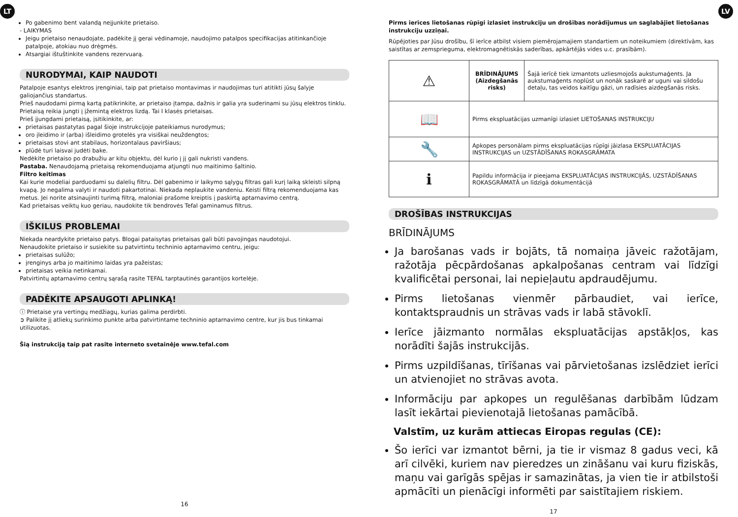LT LV
Po gabenimo bent valandą neįjunkite prietaiso.
- LAIKYMAS
Jeigu prietaiso nenaudojate, padėkite jį gerai vėdinamoje, naudojimo patalpos specifikacijas atitinkančioje patalpoje, atokiau nuo drėgmės.
Atsargiai ištuštinkite vandens rezervuarą.
NURODYMAI, KAIP NAUDOTI
Patalpoje esantys elektros įrenginiai, taip pat prietaiso montavimas ir naudojimas turi atitikti jūsų šalyje galiojančius standartus.
Prieš naudodami pirmą kartą patikrinkite, ar prietaiso įtampa, dažnis ir galia yra suderinami su jūsų elektros tinklu.
Prietaisą reikia jungti į įžemintą elektros lizdą. Tai I klasės prietaisas.
Prieš įjungdami prietaisą, įsitikinkite, ar:
prietaisas pastatytas pagal šioje instrukcijoje pateikiamus nurodymus;
oro įleidimo ir (arba) išleidimo grotelės yra visiškai neuždengtos;
prietaisas stovi ant stabilaus, horizontalaus paviršiaus;
plūdė turi laisvai judėti bake.
Nedėkite prietaiso po drabužiu ar kitu objektu, dėl kurio į jį gali nukristi vandens.
Pastaba. Nenaudojamą prietaisą rekomenduojama atjungti nuo maitinimo šaltinio.
Filtro keitimas
Kai kurie modeliai parduodami su dalelių filtru. Dėl gabenimo ir laikymo sąlygų filtras gali kurį laiką skleisti silpną kvapą. Jo negalima valyti ir naudoti pakartotinai. Niekada neplaukite vandeniu. Keisti filtrą rekomenduojama kas metus. Jei norite atsinaujinti turimą filtrą, maloniai prašome kreiptis į paskirtą aptarnavimo centrą.
Kad prietaisas veiktų kuo geriau, naudokite tik bendrovės Tefal gaminamus filtrus.
IŠKILUS PROBLEMAI
Niekada neardykite prietaiso patys. Blogai pataisytas prietaisas gali būti pavojingas naudotojui.
Nenaudokite prietaiso ir susiekite su patvirtintu techninio aptarnavimo centru, jeigu:
prietaisas sulūžo;
įrenginys arba jo maitinimo laidas yra pažeistas;
prietaisas veikia netinkamai.
Patvirtintų aptarnavimo centrų sąrašą rasite TEFAL tarptautinės garantijos kortelėje.
PADĖKITE APSAUGOTI APLINKĄ!
ⓘ Prietaise yra vertingų medžiagų, kurias galima perdirbti.
➲ Palikite jį atliekų surinkimo punkte arba patvirtintame techninio aptarnavimo centre, kur jis bus tinkamai utilizuotas.
Šią instrukciją taip pat rasite interneto svetainėje www.tefal.com
16
Pirms ierīces lietošanas rūpīgi izlasiet instrukciju un drošības norādījumus un saglabājiet lietošanas instrukciju uzziņai.
Rūpējoties par Jūsu drošību, šī ierīce atbilst visiem piemērojamajiem standartiem un noteikumiem (direktīvām, kas saistītas ar zemsprieguma, elektromagnētiskās saderības, apkārtējās vides u.c. prasībām).
| ⚠ | BRĪDINĀJUMS (Aizdegšanās risks) | Šajā ierīcē tiek izmantots uzliesmojošs aukstumaģents. Ja aukstumaģents noplūst un nonāk saskarē ar uguni vai sildošu detaļu, tas veidos kaitīgu gāzi, un radīsies aizdegšanās risks. |
| 📖 | Pirms ekspluatācijas uzmanīgi izlasiet LIETOŠANAS INSTRUKCIJU | |
| 🔧 | Apkopes personālam pirms ekspluatācijas rūpīgi jāizlasa EKSPLUATĀCIJAS INSTRUKCIJAS un UZSTĀDĪŠANAS ROKASGRĀMATA | |
| ℹ | Papildu informācija ir pieejama EKSPLUATĀCIJAS INSTRUKCIJĀS, UZSTĀDĪŠANAS ROKASGRĀMATĀ un līdzīgā dokumentācijā | |
DROŠĪBAS INSTRUKCIJAS
BRĪDINĀJUMS
Ja barošanas vads ir bojāts, tā nomaiņa jāveic ražotājam, ražotāja pēcpārdošanas apkalpošanas centram vai līdzīgi kvalificētai personai, lai nepieļautu apdraudējumu.
Pirms lietošanas vienmēr pārbaudiet, vai ierīce, kontaktspraudnis un strāvas vads ir labā stāvoklī.
Ierīce jāizmanto normālas ekspluatācijas apstākļos, kas norādīti šajās instrukcijās.
Pirms uzpildīšanas, tīrīšanas vai pārvietošanas izslēdziet ierīci un atvienojiet no strāvas avota.
Informāciju par apkopes un regulēšanas darbībām lūdzam lasīt iekārtai pievienotajā lietošanas pamācībā.
Valstīm, uz kurām attiecas Eiropas regulas (CE):
Šo ierīci var izmantot bērni, ja tie ir vismaz 8 gadus veci, kā arī cilvēki, kuriem nav pieredzes un zināšanu vai kuru fiziskās, maņu vai garīgās spējas ir samazinātas, ja vien tie ir atbilstoši apmācīti un pienācīgi informēti par saistītajiem riskiem.
17